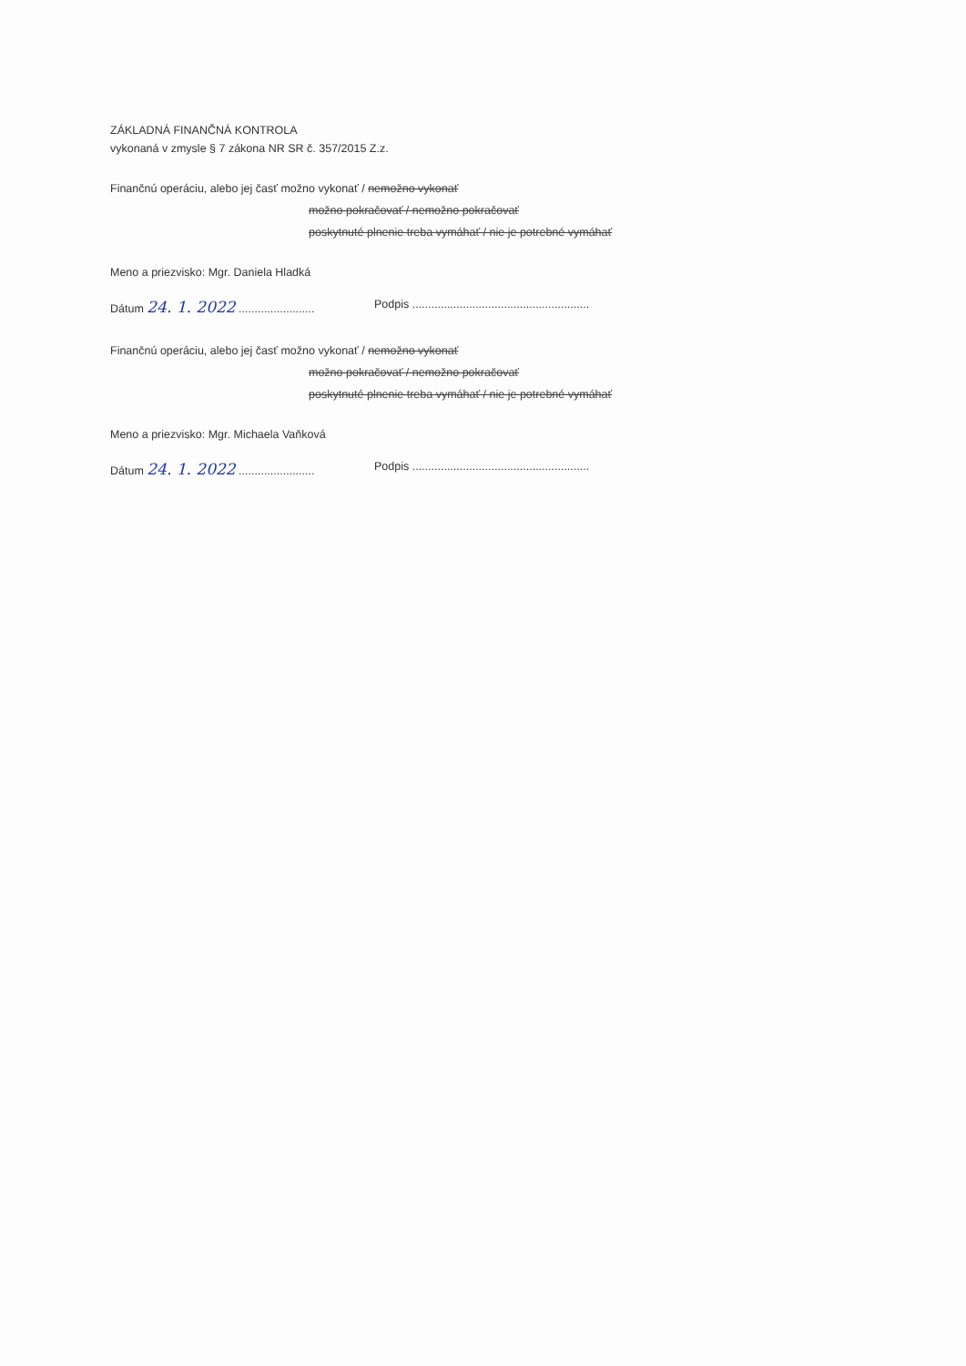ZÁKLADNÁ FINANČNÁ KONTROLA
vykonaná v zmysle § 7 zákona NR SR č. 357/2015 Z.z.
Finančnú operáciu, alebo jej časť možno vykonať / nemožno vykonať
možno pokračovať / nemožno pokračovať
poskytnuté plnenie treba vymáhať / nie je potrebné vymáhať
Meno a priezvisko: Mgr. Daniela Hladká
Dátum 24. 1. 2022 ........................
Podpis ........................................................
Finančnú operáciu, alebo jej časť možno vykonať / nemožno vykonať
možno pokračovať / nemožno pokračovať
poskytnuté plnenie treba vymáhať / nie je potrebné vymáhať
Meno a priezvisko: Mgr. Michaela Vaňková
Dátum 24. 1. 2022 ........................
Podpis ........................................................